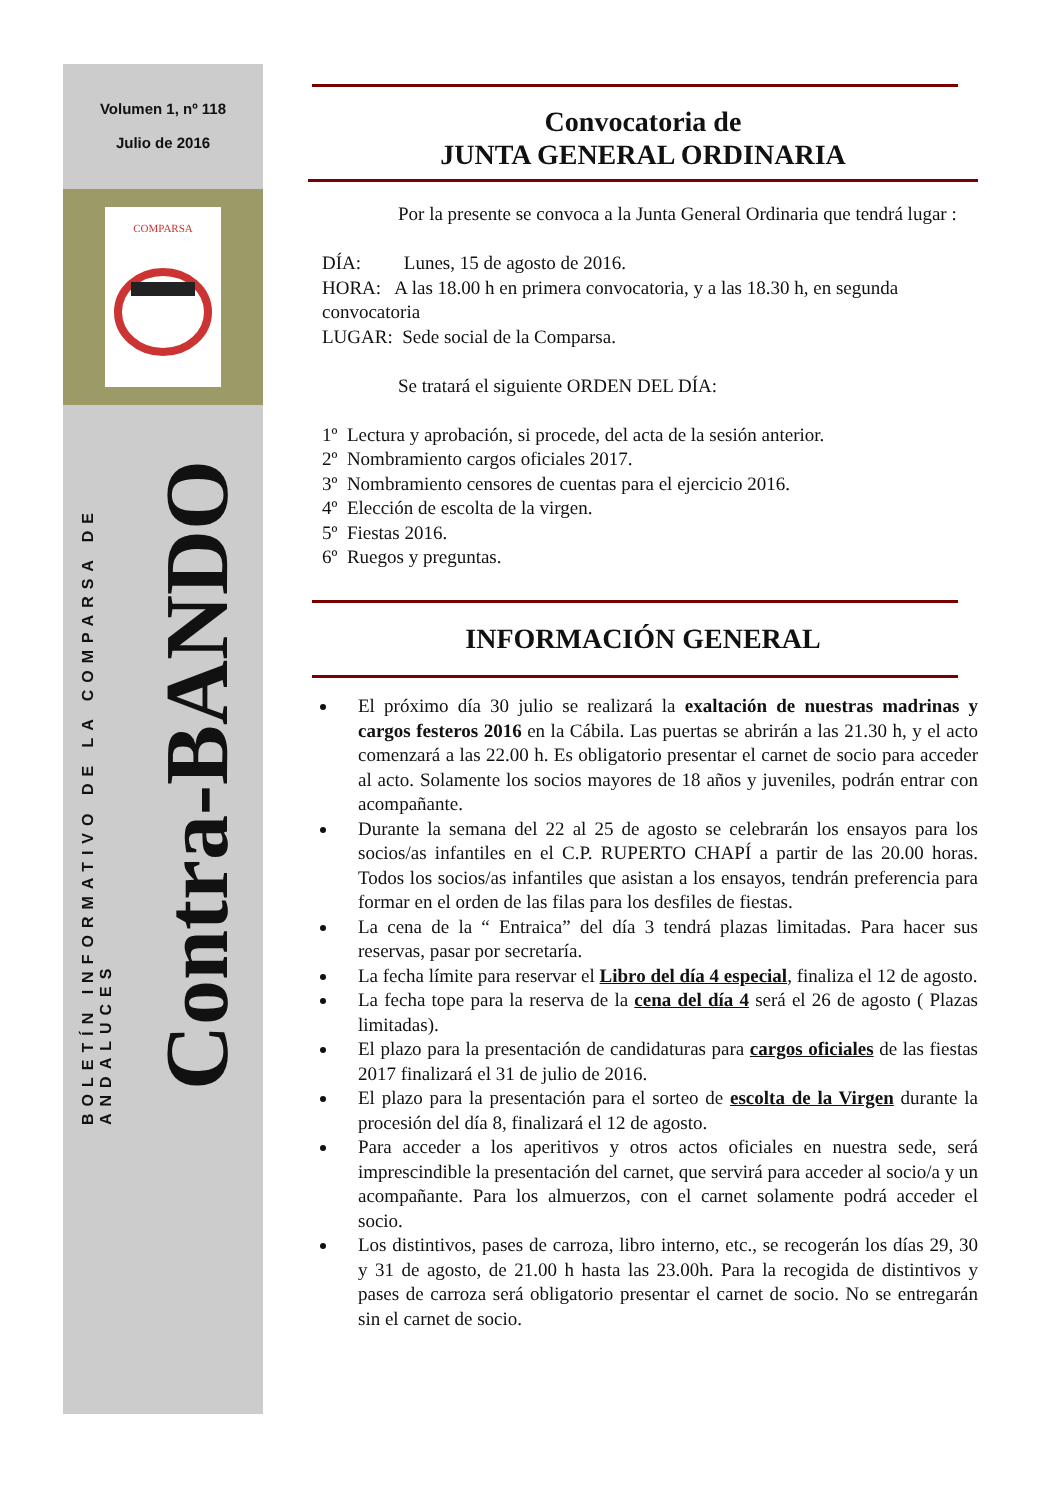Volumen 1, nº 118
Julio de 2016
COMPARSA
BOLETÍN INFORMATIVO DE LA COMPARSA DE ANDALUCES
Contra-BANDO
Convocatoria de
JUNTA GENERAL ORDINARIA
    Por la presente se convoca a la Junta General Ordinaria que tendrá lugar :
DÍA:   Lunes, 15 de agosto de 2016.
HORA: A las 18.00 h en primera convocatoria, y a las 18.30 h, en segunda convocatoria
LUGAR: Sede social de la Comparsa.
    Se tratará el siguiente ORDEN DEL DÍA:
1º Lectura y aprobación, si procede, del acta de la sesión anterior.
2º Nombramiento cargos oficiales 2017.
3º Nombramiento censores de cuentas para el ejercicio 2016.
4º Elección de escolta de la virgen.
5º Fiestas 2016.
6º Ruegos y preguntas.
INFORMACIÓN GENERAL
El próximo día 30 julio se realizará la exaltación de nuestras madrinas y cargos festeros 2016 en la Cábila. Las puertas se abrirán a las 21.30 h, y el acto comenzará a las 22.00 h. Es obligatorio presentar el carnet de socio para acceder al acto. Solamente los socios mayores de 18 años y juveniles, podrán entrar con acompañante.
Durante la semana del 22 al 25 de agosto se celebrarán los ensayos para los socios/as infantiles en el C.P. RUPERTO CHAPÍ a partir de las 20.00 horas. Todos los socios/as infantiles que asistan a los ensayos, tendrán preferencia para formar en el orden de las filas para los desfiles de fiestas.
La cena de la “ Entraica” del día 3 tendrá plazas limitadas. Para hacer sus reservas, pasar por secretaría.
La fecha límite para reservar el Libro del día 4 especial, finaliza el 12 de agosto.
La fecha tope para la reserva de la cena del día 4 será el 26 de agosto ( Plazas limitadas).
El plazo para la presentación de candidaturas para cargos oficiales de las fiestas 2017 finalizará el 31 de julio de 2016.
El plazo para la presentación para el sorteo de escolta de la Virgen durante la procesión del día 8, finalizará el 12 de agosto.
Para acceder a los aperitivos y otros actos oficiales en nuestra sede, será imprescindible la presentación del carnet, que servirá para acceder al socio/a y un acompañante. Para los almuerzos, con el carnet solamente podrá acceder el socio.
Los distintivos, pases de carroza, libro interno, etc., se recogerán los días 29, 30 y 31 de agosto, de 21.00 h hasta las 23.00h. Para la recogida de distintivos y pases de carroza será obligatorio presentar el carnet de socio. No se entregarán sin el carnet de socio.